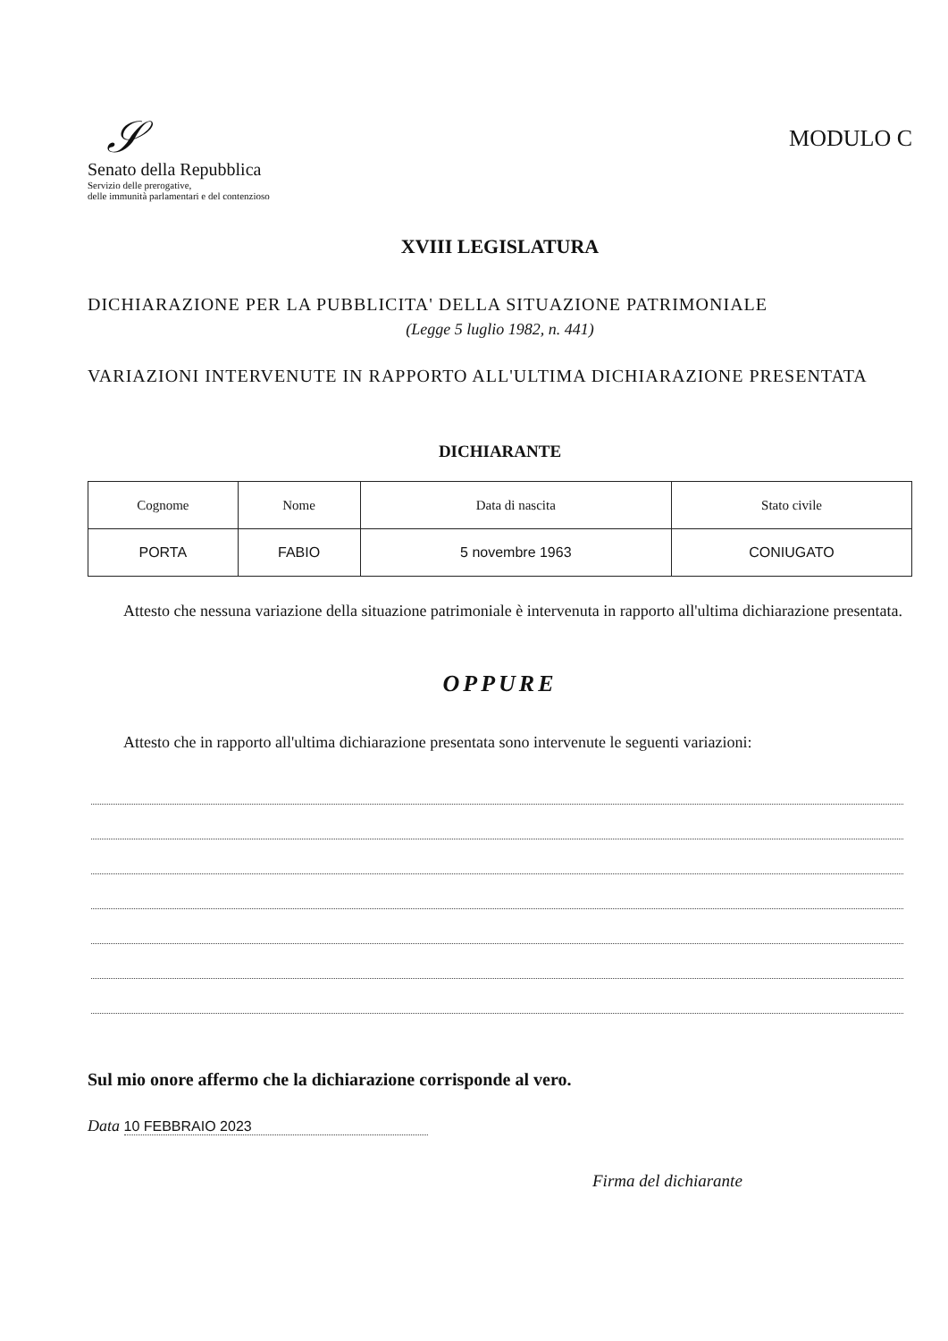𝒮
Senato della Repubblica
Servizio delle prerogative,
delle immunità parlamentari e del contenzioso
MODULO C
XVIII LEGISLATURA
DICHIARAZIONE PER LA PUBBLICITA' DELLA SITUAZIONE PATRIMONIALE
(Legge 5 luglio 1982, n. 441)
VARIAZIONI INTERVENUTE IN RAPPORTO ALL'ULTIMA DICHIARAZIONE PRESENTATA
DICHIARANTE
| Cognome | Nome | Data di nascita | Stato civile |
| --- | --- | --- | --- |
| PORTA | FABIO | 5 novembre 1963 | CONIUGATO |
Attesto che nessuna variazione della situazione patrimoniale è intervenuta in rapporto all'ultima dichiarazione presentata.
OPPURE
Attesto che in rapporto all'ultima dichiarazione presentata sono intervenute le seguenti variazioni:
Sul mio onore affermo che la dichiarazione corrisponde al vero.
Data 10 FEBBRAIO 2023
Firma del dichiarante